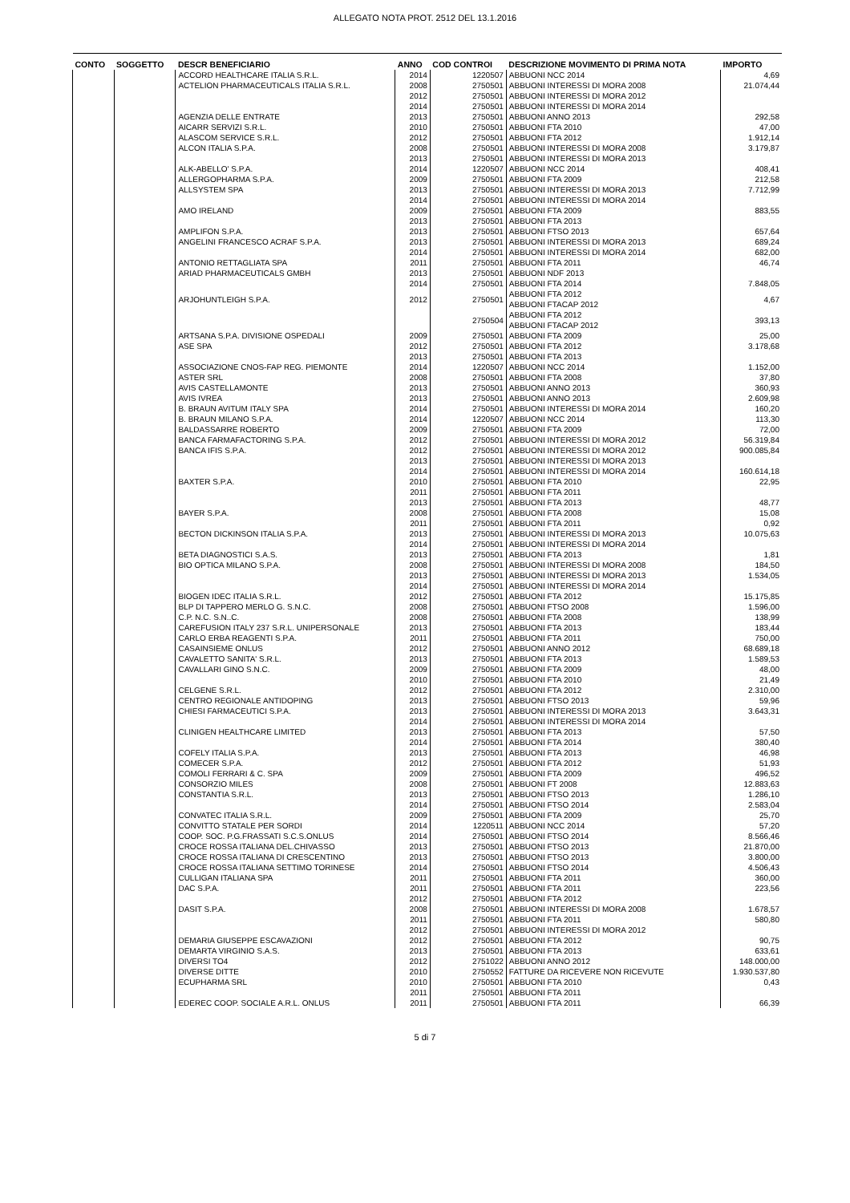ALLEGATO NOTA PROT. 2512 DEL 13.1.2016
| CONTO | SOGGETTO | DESCR BENEFICIARIO | ANNO | COD CONTROI | DESCRIZIONE MOVIMENTO DI PRIMA NOTA | IMPORTO |
| --- | --- | --- | --- | --- | --- | --- |
| | | ACCORD HEALTHCARE ITALIA S.R.L. | 2014 | 1220507 | ABBUONI NCC 2014 | 4,69 |
| | | ACTELION PHARMACEUTICALS ITALIA S.R.L. | 2008 | 2750501 | ABBUONI INTERESSI DI MORA 2008 | 21.074,44 |
| | | | 2012 | 2750501 | ABBUONI INTERESSI DI MORA 2012 | |
| | | | 2014 | 2750501 | ABBUONI INTERESSI DI MORA 2014 | |
| | | AGENZIA DELLE ENTRATE | 2013 | 2750501 | ABBUONI ANNO 2013 | 292,58 |
| | | AICARR SERVIZI S.R.L. | 2010 | 2750501 | ABBUONI FTA 2010 | 47,00 |
| | | ALASCOM SERVICE S.R.L. | 2012 | 2750501 | ABBUONI FTA 2012 | 1.912,14 |
| | | ALCON ITALIA S.P.A. | 2008 | 2750501 | ABBUONI INTERESSI DI MORA 2008 | 3.179,87 |
| | | | 2013 | 2750501 | ABBUONI INTERESSI DI MORA 2013 | |
| | | ALK-ABELLO' S.P.A. | 2014 | 1220507 | ABBUONI NCC 2014 | 408,41 |
| | | ALLERGOPHARMA S.P.A. | 2009 | 2750501 | ABBUONI FTA 2009 | 212,58 |
| | | ALLSYSTEM SPA | 2013 | 2750501 | ABBUONI INTERESSI DI MORA 2013 | 7.712,99 |
| | | | 2014 | 2750501 | ABBUONI INTERESSI DI MORA 2014 | |
| | | AMO IRELAND | 2009 | 2750501 | ABBUONI FTA 2009 | 883,55 |
| | | | 2013 | 2750501 | ABBUONI FTA 2013 | |
| | | AMPLIFON S.P.A. | 2013 | 2750501 | ABBUONI FTSO 2013 | 657,64 |
| | | ANGELINI FRANCESCO ACRAF S.P.A. | 2013 | 2750501 | ABBUONI INTERESSI DI MORA 2013 | 689,24 |
| | | | 2014 | 2750501 | ABBUONI INTERESSI DI MORA 2014 | 682,00 |
| | | ANTONIO RETTAGLIATA SPA | 2011 | 2750501 | ABBUONI FTA 2011 | 46,74 |
| | | ARIAD PHARMACEUTICALS GMBH | 2013 | 2750501 | ABBUONI NDF 2013 | |
| | | | 2014 | 2750501 | ABBUONI FTA 2014 | 7.848,05 |
| | | ARJOHUNTLEIGH S.P.A. | 2012 | 2750501 | ABBUONI FTA 2012 ABBUONI FTACAP 2012 | 4,67 |
| | | | | 2750504 | ABBUONI FTA 2012 ABBUONI FTACAP 2012 | 393,13 |
| | | ARTSANA S.P.A. DIVISIONE OSPEDALI | 2009 | 2750501 | ABBUONI FTA 2009 | 25,00 |
| | | ASE SPA | 2012 | 2750501 | ABBUONI FTA 2012 | 3.178,68 |
| | | | 2013 | 2750501 | ABBUONI FTA 2013 | |
| | | ASSOCIAZIONE CNOS-FAP REG. PIEMONTE | 2014 | 1220507 | ABBUONI NCC 2014 | 1.152,00 |
| | | ASTER SRL | 2008 | 2750501 | ABBUONI FTA 2008 | 37,80 |
| | | AVIS CASTELLAMONTE | 2013 | 2750501 | ABBUONI ANNO 2013 | 360,93 |
| | | AVIS IVREA | 2013 | 2750501 | ABBUONI ANNO 2013 | 2.609,98 |
| | | B. BRAUN AVITUM ITALY SPA | 2014 | 2750501 | ABBUONI INTERESSI DI MORA 2014 | 160,20 |
| | | B. BRAUN MILANO S.P.A. | 2014 | 1220507 | ABBUONI NCC 2014 | 113,30 |
| | | BALDASSARRE ROBERTO | 2009 | 2750501 | ABBUONI FTA 2009 | 72,00 |
| | | BANCA FARMAFACTORING S.P.A. | 2012 | 2750501 | ABBUONI INTERESSI DI MORA 2012 | 56.319,84 |
| | | BANCA IFIS S.P.A. | 2012 | 2750501 | ABBUONI INTERESSI DI MORA 2012 | 900.085,84 |
| | | | 2013 | 2750501 | ABBUONI INTERESSI DI MORA 2013 | |
| | | | 2014 | 2750501 | ABBUONI INTERESSI DI MORA 2014 | 160.614,18 |
| | | BAXTER S.P.A. | 2010 | 2750501 | ABBUONI FTA 2010 | 22,95 |
| | | | 2011 | 2750501 | ABBUONI FTA 2011 | |
| | | | 2013 | 2750501 | ABBUONI FTA 2013 | 48,77 |
| | | BAYER S.P.A. | 2008 | 2750501 | ABBUONI FTA 2008 | 15,08 |
| | | | 2011 | 2750501 | ABBUONI FTA 2011 | 0,92 |
| | | BECTON DICKINSON ITALIA S.P.A. | 2013 | 2750501 | ABBUONI INTERESSI DI MORA 2013 | 10.075,63 |
| | | | 2014 | 2750501 | ABBUONI INTERESSI DI MORA 2014 | |
| | | BETA DIAGNOSTICI S.A.S. | 2013 | 2750501 | ABBUONI FTA 2013 | 1,81 |
| | | BIO OPTICA MILANO S.P.A. | 2008 | 2750501 | ABBUONI INTERESSI DI MORA 2008 | 184,50 |
| | | | 2013 | 2750501 | ABBUONI INTERESSI DI MORA 2013 | 1.534,05 |
| | | | 2014 | 2750501 | ABBUONI INTERESSI DI MORA 2014 | |
| | | BIOGEN IDEC ITALIA S.R.L. | 2012 | 2750501 | ABBUONI FTA 2012 | 15.175,85 |
| | | BLP DI TAPPERO MERLO G. S.N.C. | 2008 | 2750501 | ABBUONI FTSO 2008 | 1.596,00 |
| | | C.P. N.C. S.N..C. | 2008 | 2750501 | ABBUONI FTA 2008 | 138,99 |
| | | CAREFUSION ITALY 237 S.R.L. UNIPERSONALE | 2013 | 2750501 | ABBUONI FTA 2013 | 183,44 |
| | | CARLO ERBA REAGENTI S.P.A. | 2011 | 2750501 | ABBUONI FTA 2011 | 750,00 |
| | | CASAINSIEME ONLUS | 2012 | 2750501 | ABBUONI ANNO 2012 | 68.689,18 |
| | | CAVALETTO SANITA' S.R.L. | 2013 | 2750501 | ABBUONI FTA 2013 | 1.589,53 |
| | | CAVALLARI GINO S.N.C. | 2009 | 2750501 | ABBUONI FTA 2009 | 48,00 |
| | | | 2010 | 2750501 | ABBUONI FTA 2010 | 21,49 |
| | | CELGENE S.R.L. | 2012 | 2750501 | ABBUONI FTA 2012 | 2.310,00 |
| | | CENTRO REGIONALE ANTIDOPING | 2013 | 2750501 | ABBUONI FTSO 2013 | 59,96 |
| | | CHIESI FARMACEUTICI S.P.A. | 2013 | 2750501 | ABBUONI INTERESSI DI MORA 2013 | 3.643,31 |
| | | | 2014 | 2750501 | ABBUONI INTERESSI DI MORA 2014 | |
| | | CLINIGEN HEALTHCARE LIMITED | 2013 | 2750501 | ABBUONI FTA 2013 | 57,50 |
| | | | 2014 | 2750501 | ABBUONI FTA 2014 | 380,40 |
| | | COFELY ITALIA S.P.A. | 2013 | 2750501 | ABBUONI FTA 2013 | 46,98 |
| | | COMECER S.P.A. | 2012 | 2750501 | ABBUONI FTA 2012 | 51,93 |
| | | COMOLI FERRARI & C. SPA | 2009 | 2750501 | ABBUONI FTA 2009 | 496,52 |
| | | CONSORZIO MILES | 2008 | 2750501 | ABBUONI FT 2008 | 12.883,63 |
| | | CONSTANTIA S.R.L. | 2013 | 2750501 | ABBUONI FTSO 2013 | 1.286,10 |
| | | | 2014 | 2750501 | ABBUONI FTSO 2014 | 2.583,04 |
| | | CONVATEC ITALIA S.R.L. | 2009 | 2750501 | ABBUONI FTA 2009 | 25,70 |
| | | CONVITTO STATALE PER SORDI | 2014 | 1220511 | ABBUONI NCC 2014 | 57,20 |
| | | COOP. SOC. P.G.FRASSATI S.C.S.ONLUS | 2014 | 2750501 | ABBUONI FTSO 2014 | 8.566,46 |
| | | CROCE ROSSA ITALIANA DEL.CHIVASSO | 2013 | 2750501 | ABBUONI FTSO 2013 | 21.870,00 |
| | | CROCE ROSSA ITALIANA DI CRESCENTINO | 2013 | 2750501 | ABBUONI FTSO 2013 | 3.800,00 |
| | | CROCE ROSSA ITALIANA SETTIMO TORINESE | 2014 | 2750501 | ABBUONI FTSO 2014 | 4.506,43 |
| | | CULLIGAN ITALIANA SPA | 2011 | 2750501 | ABBUONI FTA 2011 | 360,00 |
| | | DAC S.P.A. | 2011 | 2750501 | ABBUONI FTA 2011 | 223,56 |
| | | | 2012 | 2750501 | ABBUONI FTA 2012 | |
| | | DASIT S.P.A. | 2008 | 2750501 | ABBUONI INTERESSI DI MORA 2008 | 1.678,57 |
| | | | 2011 | 2750501 | ABBUONI FTA 2011 | 580,80 |
| | | | 2012 | 2750501 | ABBUONI INTERESSI DI MORA 2012 | |
| | | DEMARIA GIUSEPPE ESCAVAZIONI | 2012 | 2750501 | ABBUONI FTA 2012 | 90,75 |
| | | DEMARTA VIRGINIO S.A.S. | 2013 | 2750501 | ABBUONI FTA 2013 | 633,61 |
| | | DIVERSI TO4 | 2012 | 2751022 | ABBUONI ANNO 2012 | 148.000,00 |
| | | DIVERSE DITTE | 2010 | 2750552 | FATTURE DA RICEVERE NON RICEVUTE | 1.930.537,80 |
| | | ECUPHARMA SRL | 2010 | 2750501 | ABBUONI FTA 2010 | 0,43 |
| | | | 2011 | 2750501 | ABBUONI FTA 2011 | |
| | | EDEREC COOP. SOCIALE A.R.L. ONLUS | 2011 | 2750501 | ABBUONI FTA 2011 | 66,39 |
5 di 7